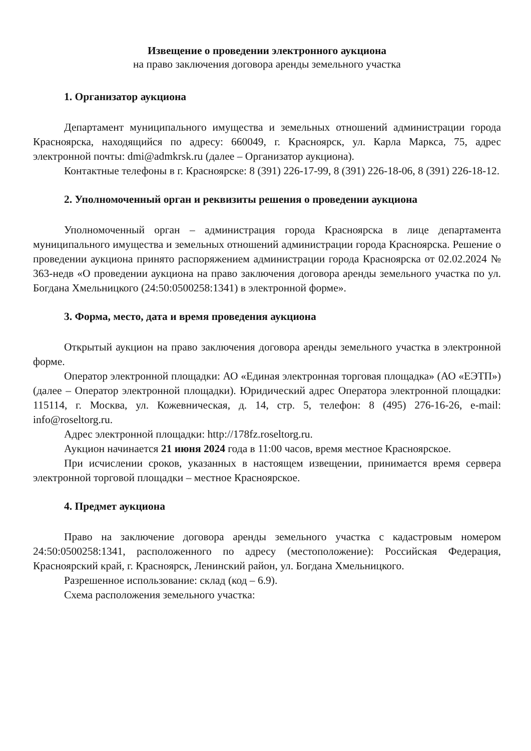Извещение о проведении электронного аукциона
на право заключения договора аренды земельного участка
1. Организатор аукциона
Департамент муниципального имущества и земельных отношений администрации города Красноярска, находящийся по адресу: 660049, г. Красноярск, ул. Карла Маркса, 75, адрес электронной почты: dmi@admkrsk.ru (далее – Организатор аукциона).
Контактные телефоны в г. Красноярске: 8 (391) 226-17-99, 8 (391) 226-18-06, 8 (391) 226-18-12.
2. Уполномоченный орган и реквизиты решения о проведении аукциона
Уполномоченный орган – администрация города Красноярска в лице департамента муниципального имущества и земельных отношений администрации города Красноярска. Решение о проведении аукциона принято распоряжением администрации города Красноярска от 02.02.2024 № 363-недв «О проведении аукциона на право заключения договора аренды земельного участка по ул. Богдана Хмельницкого (24:50:0500258:1341) в электронной форме».
3. Форма, место, дата и время проведения аукциона
Открытый аукцион на право заключения договора аренды земельного участка в электронной форме.
Оператор электронной площадки: АО «Единая электронная торговая площадка» (АО «ЕЭТП») (далее – Оператор электронной площадки). Юридический адрес Оператора электронной площадки: 115114, г. Москва, ул. Кожевническая, д. 14, стр. 5, телефон: 8 (495) 276-16-26, e-mail: info@roseltorg.ru.
Адрес электронной площадки: http://178fz.roseltorg.ru.
Аукцион начинается 21 июня 2024 года в 11:00 часов, время местное Красноярское.
При исчислении сроков, указанных в настоящем извещении, принимается время сервера электронной торговой площадки – местное Красноярское.
4. Предмет аукциона
Право на заключение договора аренды земельного участка с кадастровым номером 24:50:0500258:1341, расположенного по адресу (местоположение): Российская Федерация, Красноярский край, г. Красноярск, Ленинский район, ул. Богдана Хмельницкого.
Разрешенное использование: склад (код – 6.9).
Схема расположения земельного участка: